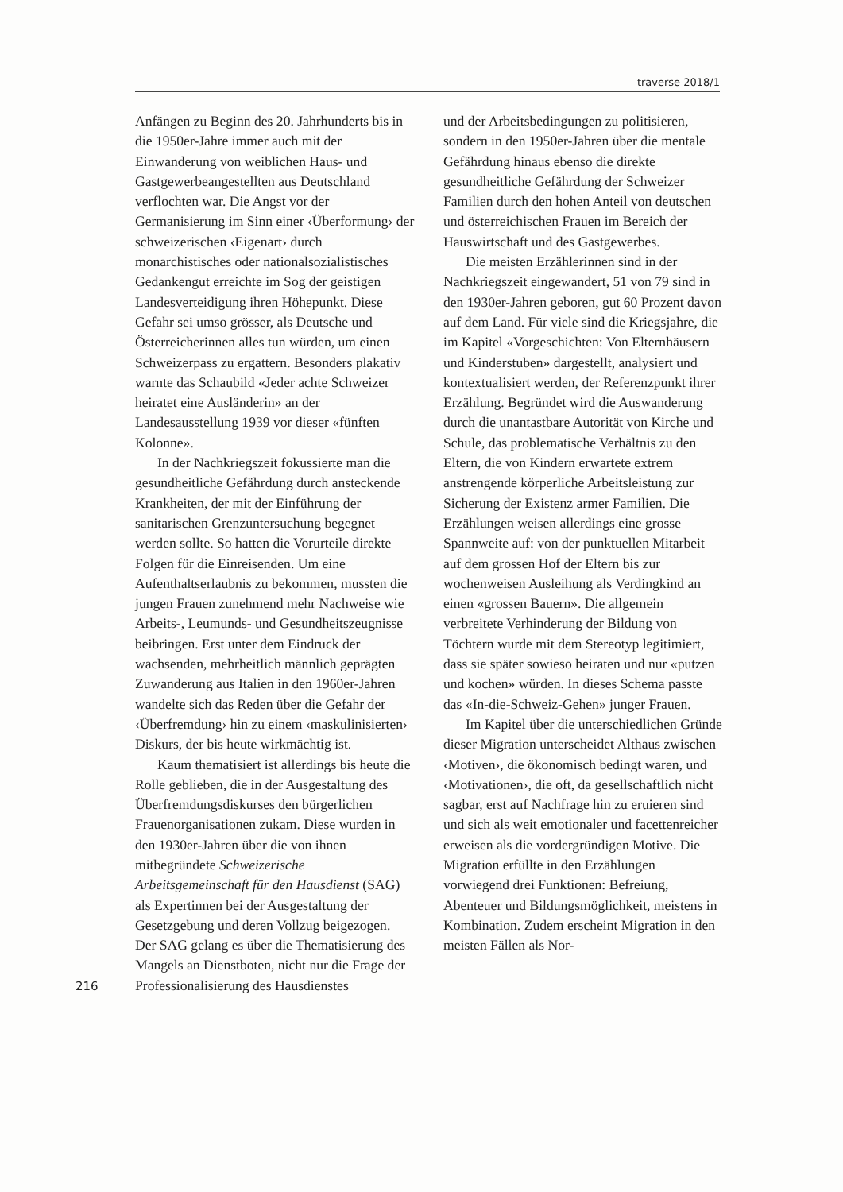traverse 2018/1
Anfängen zu Beginn des 20. Jahrhunderts bis in die 1950er-Jahre immer auch mit der Einwanderung von weiblichen Haus- und Gastgewerbeangestellten aus Deutschland verflochten war. Die Angst vor der Germanisierung im Sinn einer ‹Überformung› der schweizerischen ‹Eigenart› durch monarchistisches oder nationalsozialistisches Gedankengut erreichte im Sog der geistigen Landesverteidigung ihren Höhepunkt. Diese Gefahr sei umso grösser, als Deutsche und Österreicherinnen alles tun würden, um einen Schweizerpass zu ergattern. Besonders plakativ warnte das Schaubild «Jeder achte Schweizer heiratet eine Ausländerin» an der Landesausstellung 1939 vor dieser «fünften Kolonne».
In der Nachkriegszeit fokussierte man die gesundheitliche Gefährdung durch ansteckende Krankheiten, der mit der Einführung der sanitarischen Grenzuntersuchung begegnet werden sollte. So hatten die Vorurteile direkte Folgen für die Einreisenden. Um eine Aufenthaltserlaubnis zu bekommen, mussten die jungen Frauen zunehmend mehr Nachweise wie Arbeits-, Leumunds- und Gesundheitszeugnisse beibringen. Erst unter dem Eindruck der wachsenden, mehrheitlich männlich geprägten Zuwanderung aus Italien in den 1960er-Jahren wandelte sich das Reden über die Gefahr der ‹Überfremdung› hin zu einem ‹maskulinisierten› Diskurs, der bis heute wirkmächtig ist.
Kaum thematisiert ist allerdings bis heute die Rolle geblieben, die in der Ausgestaltung des Überfremdungsdiskurses den bürgerlichen Frauenorganisationen zukam. Diese wurden in den 1930er-Jahren über die von ihnen mitbegründete Schweizerische Arbeitsgemeinschaft für den Hausdienst (SAG) als Expertinnen bei der Ausgestaltung der Gesetzgebung und deren Vollzug beigezogen. Der SAG gelang es über die Thematisierung des Mangels an Dienstboten, nicht nur die Frage der Professionalisierung des Hausdienstes
und der Arbeitsbedingungen zu politisieren, sondern in den 1950er-Jahren über die mentale Gefährdung hinaus ebenso die direkte gesundheitliche Gefährdung der Schweizer Familien durch den hohen Anteil von deutschen und österreichischen Frauen im Bereich der Hauswirtschaft und des Gastgewerbes.
Die meisten Erzählerinnen sind in der Nachkriegszeit eingewandert, 51 von 79 sind in den 1930er-Jahren geboren, gut 60 Prozent davon auf dem Land. Für viele sind die Kriegsjahre, die im Kapitel «Vorgeschichten: Von Elternhäusern und Kinderstuben» dargestellt, analysiert und kontextualisiert werden, der Referenzpunkt ihrer Erzählung. Begründet wird die Auswanderung durch die unantastbare Autorität von Kirche und Schule, das problematische Verhältnis zu den Eltern, die von Kindern erwartete extrem anstrengende körperliche Arbeitsleistung zur Sicherung der Existenz armer Familien. Die Erzählungen weisen allerdings eine grosse Spannweite auf: von der punktuellen Mitarbeit auf dem grossen Hof der Eltern bis zur wochenweisen Ausleihung als Verdingkind an einen «grossen Bauern». Die allgemein verbreitete Verhinderung der Bildung von Töchtern wurde mit dem Stereotyp legitimiert, dass sie später sowieso heiraten und nur «putzen und kochen» würden. In dieses Schema passte das «In-die-Schweiz-Gehen» junger Frauen.
Im Kapitel über die unterschiedlichen Gründe dieser Migration unterscheidet Althaus zwischen ‹Motiven›, die ökonomisch bedingt waren, und ‹Motivationen›, die oft, da gesellschaftlich nicht sagbar, erst auf Nachfrage hin zu eruieren sind und sich als weit emotionaler und facettenreicher erweisen als die vordergründigen Motive. Die Migration erfüllte in den Erzählungen vorwiegend drei Funktionen: Befreiung, Abenteuer und Bildungsmöglichkeit, meistens in Kombination. Zudem erscheint Migration in den meisten Fällen als Nor-
216